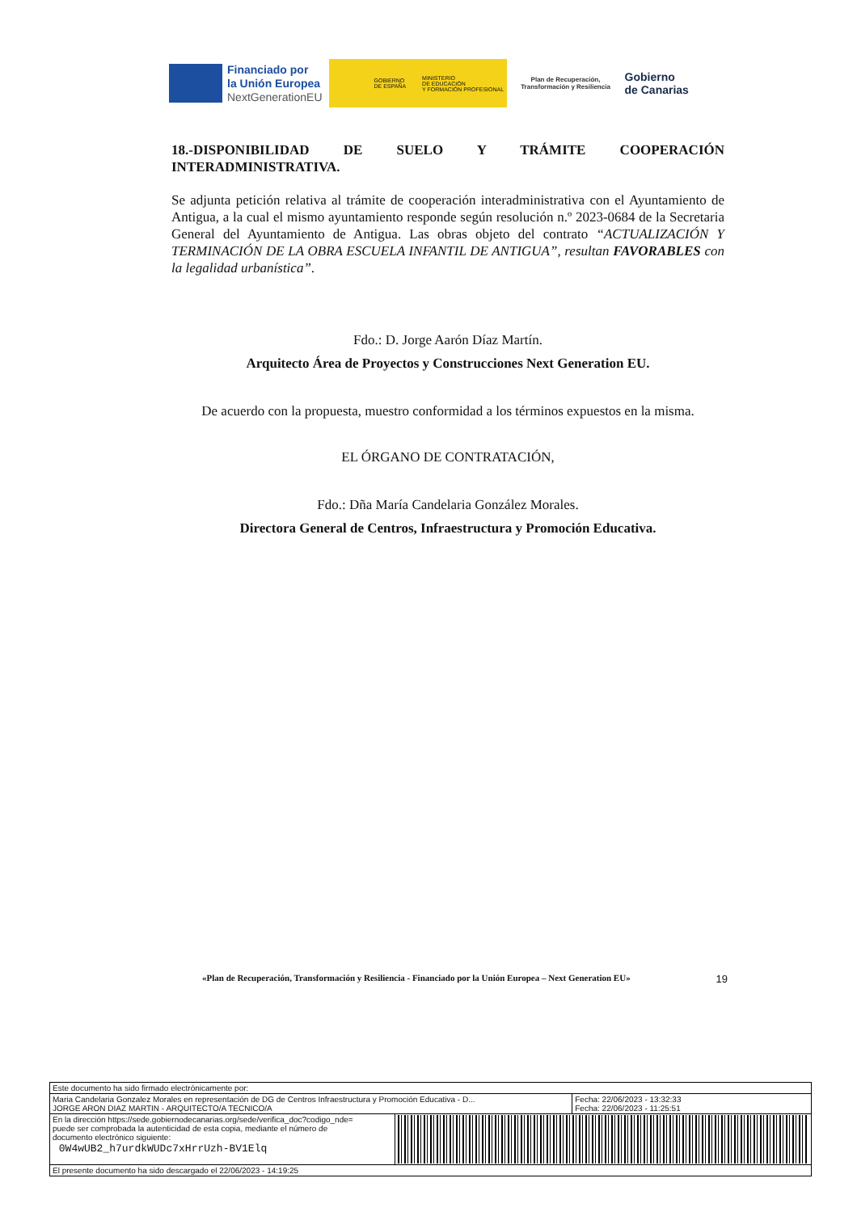Financiado por
la Unión Europea
NextGenerationEU
GOBIERNO
DE ESPAÑA MINISTERIO
DE EDUCACIÓN
Y FORMACIÓN PROFESIONAL
Plan de Recuperación,
Transformación y Resiliencia
Gobierno
de Canarias
18.-DISPONIBILIDAD DE SUELO Y TRÁMITE COOPERACIÓN INTERADMINISTRATIVA.
Se adjunta petición relativa al trámite de cooperación interadministrativa con el Ayuntamiento de Antigua, a la cual el mismo ayuntamiento responde según resolución n.º 2023-0684 de la Secretaria General del Ayuntamiento de Antigua. Las obras objeto del contrato “ACTUALIZACIÓN Y TERMINACIÓN DE LA OBRA ESCUELA INFANTIL DE ANTIGUA”, resultan FAVORABLES con la legalidad urbanística”.
Fdo.: D. Jorge Aarón Díaz Martín.
Arquitecto Área de Proyectos y Construcciones Next Generation EU.
De acuerdo con la propuesta, muestro conformidad a los términos expuestos en la misma.
EL ÓRGANO DE CONTRATACIÓN,
Fdo.: Dña María Candelaria González Morales.
Directora General de Centros, Infraestructura y Promoción Educativa.
«Plan de Recuperación, Transformación y Resiliencia - Financiado por la Unión Europea – Next Generation EU» 19
| Este documento ha sido firmado electrónicamente por: | | |
| Maria Candelaria Gonzalez Morales en representación de DG de Centros Infraestructura y Promoción Educativa - D... JORGE ARON DIAZ MARTIN - ARQUITECTO/A TECNICO/A | | Fecha: 22/06/2023 - 13:32:33 Fecha: 22/06/2023 - 11:25:51 |
| En la dirección https://sede.gobiernodecanarias.org/sede/verifica_doc?codigo_nde= puede ser comprobada la autenticidad de esta copia, mediante el número de documento electrónico siguiente: 0W4wUB2_h7urdkWUDc7xHrrUzh-BV1Elq | | |
| El presente documento ha sido descargado el 22/06/2023 - 14:19:25 | | |